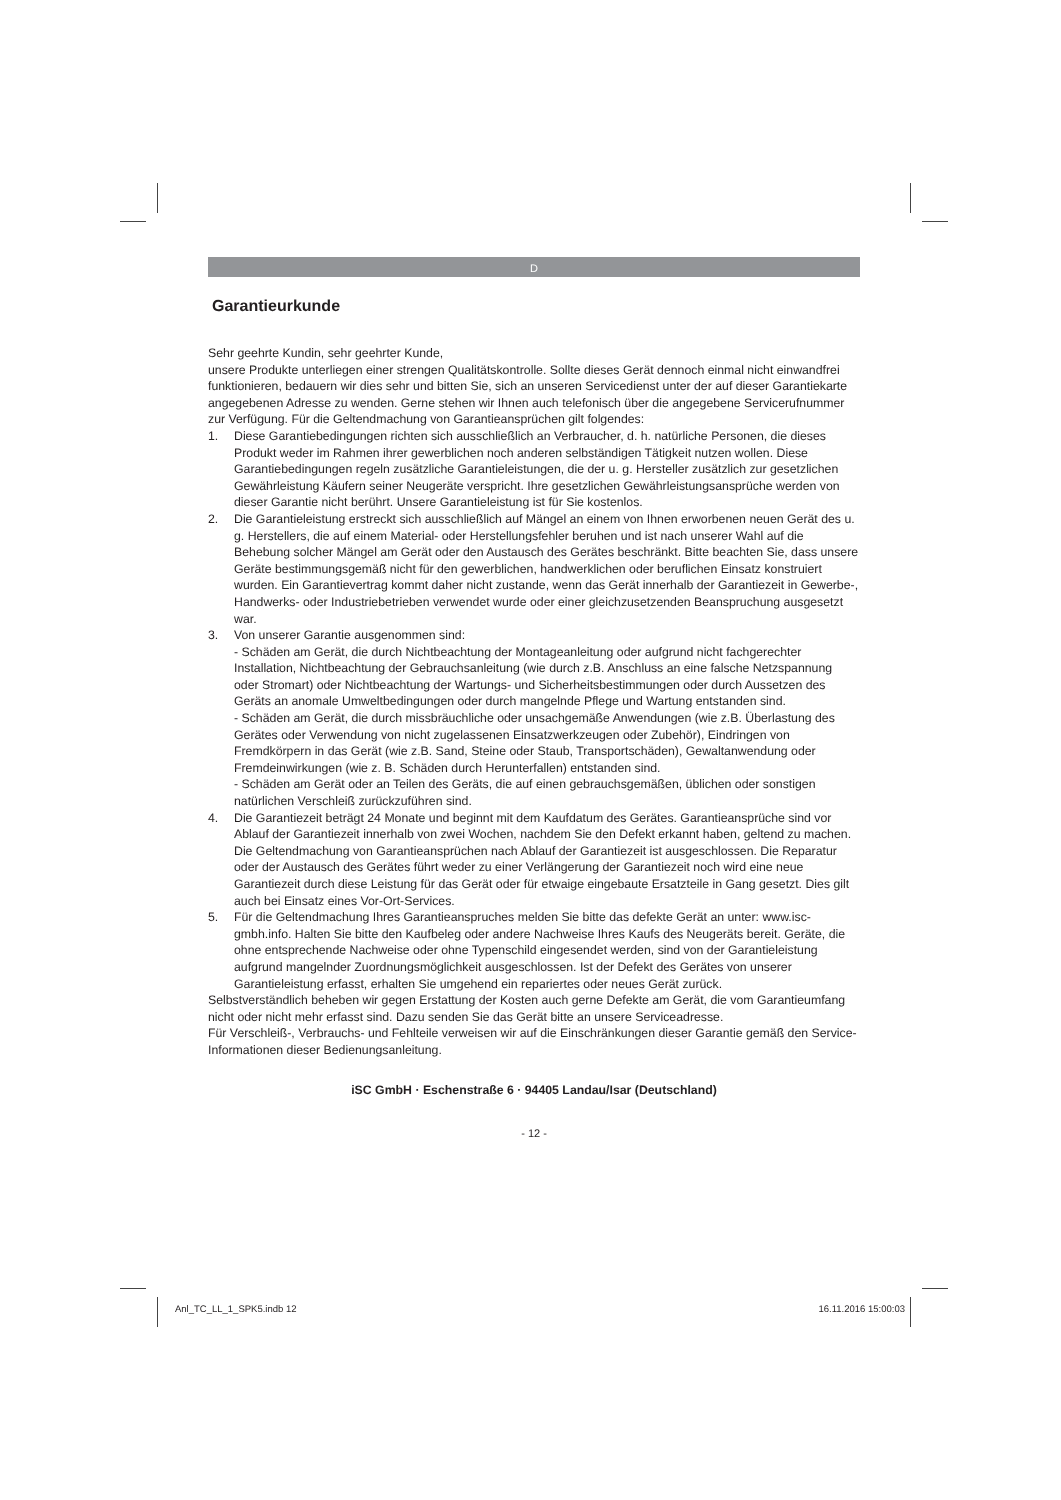D
Garantieurkunde
Sehr geehrte Kundin, sehr geehrter Kunde,
unsere Produkte unterliegen einer strengen Qualitätskontrolle. Sollte dieses Gerät dennoch einmal nicht einwandfrei funktionieren, bedauern wir dies sehr und bitten Sie, sich an unseren Servicedienst unter der auf dieser Garantiekarte angegebenen Adresse zu wenden. Gerne stehen wir Ihnen auch telefonisch über die angegebene Servicerufnummer zur Verfügung. Für die Geltendmachung von Garantieansprüchen gilt folgendes:
1. Diese Garantiebedingungen richten sich ausschließlich an Verbraucher, d. h. natürliche Personen, die dieses Produkt weder im Rahmen ihrer gewerblichen noch anderen selbständigen Tätigkeit nutzen wollen. Diese Garantiebedingungen regeln zusätzliche Garantieleistungen, die der u. g. Hersteller zusätzlich zur gesetzlichen Gewährleistung Käufern seiner Neugeräte verspricht. Ihre gesetzlichen Gewährleistungsansprüche werden von dieser Garantie nicht berührt. Unsere Garantieleistung ist für Sie kostenlos.
2. Die Garantieleistung erstreckt sich ausschließlich auf Mängel an einem von Ihnen erworbenen neuen Gerät des u. g. Herstellers, die auf einem Material- oder Herstellungsfehler beruhen und ist nach unserer Wahl auf die Behebung solcher Mängel am Gerät oder den Austausch des Gerätes beschränkt. Bitte beachten Sie, dass unsere Geräte bestimmungsgemäß nicht für den gewerblichen, handwerklichen oder beruflichen Einsatz konstruiert wurden. Ein Garantievertrag kommt daher nicht zustande, wenn das Gerät innerhalb der Garantiezeit in Gewerbe-, Handwerks- oder Industriebetrieben verwendet wurde oder einer gleichzusetzenden Beanspruchung ausgesetzt war.
3. Von unserer Garantie ausgenommen sind:
- Schäden am Gerät, die durch Nichtbeachtung der Montageanleitung oder aufgrund nicht fachgerechter Installation, Nichtbeachtung der Gebrauchsanleitung (wie durch z.B. Anschluss an eine falsche Netzspannung oder Stromart) oder Nichtbeachtung der Wartungs- und Sicherheitsbestimmungen oder durch Aussetzen des Geräts an anomale Umweltbedingungen oder durch mangelnde Pflege und Wartung entstanden sind.
- Schäden am Gerät, die durch missbräuchliche oder unsachgemäße Anwendungen (wie z.B. Überlastung des Gerätes oder Verwendung von nicht zugelassenen Einsatzwerkzeugen oder Zubehör), Eindringen von Fremdkörpern in das Gerät (wie z.B. Sand, Steine oder Staub, Transportschäden), Gewaltanwendung oder Fremdeinwirkungen (wie z. B. Schäden durch Herunterfallen) entstanden sind.
- Schäden am Gerät oder an Teilen des Geräts, die auf einen gebrauchsgemäßen, üblichen oder sonstigen natürlichen Verschleiß zurückzuführen sind.
4. Die Garantiezeit beträgt 24 Monate und beginnt mit dem Kaufdatum des Gerätes. Garantieansprüche sind vor Ablauf der Garantiezeit innerhalb von zwei Wochen, nachdem Sie den Defekt erkannt haben, geltend zu machen. Die Geltendmachung von Garantieansprüchen nach Ablauf der Garantiezeit ist ausgeschlossen. Die Reparatur oder der Austausch des Gerätes führt weder zu einer Verlängerung der Garantiezeit noch wird eine neue Garantiezeit durch diese Leistung für das Gerät oder für etwaige eingebaute Ersatzteile in Gang gesetzt. Dies gilt auch bei Einsatz eines Vor-Ort-Services.
5. Für die Geltendmachung Ihres Garantieanspruches melden Sie bitte das defekte Gerät an unter: www.isc-gmbh.info. Halten Sie bitte den Kaufbeleg oder andere Nachweise Ihres Kaufs des Neugeräts bereit. Geräte, die ohne entsprechende Nachweise oder ohne Typenschild eingesendet werden, sind von der Garantieleistung aufgrund mangelnder Zuordnungsmöglichkeit ausgeschlossen. Ist der Defekt des Gerätes von unserer Garantieleistung erfasst, erhalten Sie umgehend ein repariertes oder neues Gerät zurück.
Selbstverständlich beheben wir gegen Erstattung der Kosten auch gerne Defekte am Gerät, die vom Garantieumfang nicht oder nicht mehr erfasst sind. Dazu senden Sie das Gerät bitte an unsere Serviceadresse.
Für Verschleiß-, Verbrauchs- und Fehlteile verweisen wir auf die Einschränkungen dieser Garantie gemäß den Service-Informationen dieser Bedienungsanleitung.
iSC GmbH · Eschenstraße 6 · 94405 Landau/Isar (Deutschland)
- 12 -
Anl_TC_LL_1_SPK5.indb 12 16.11.2016 15:00:03